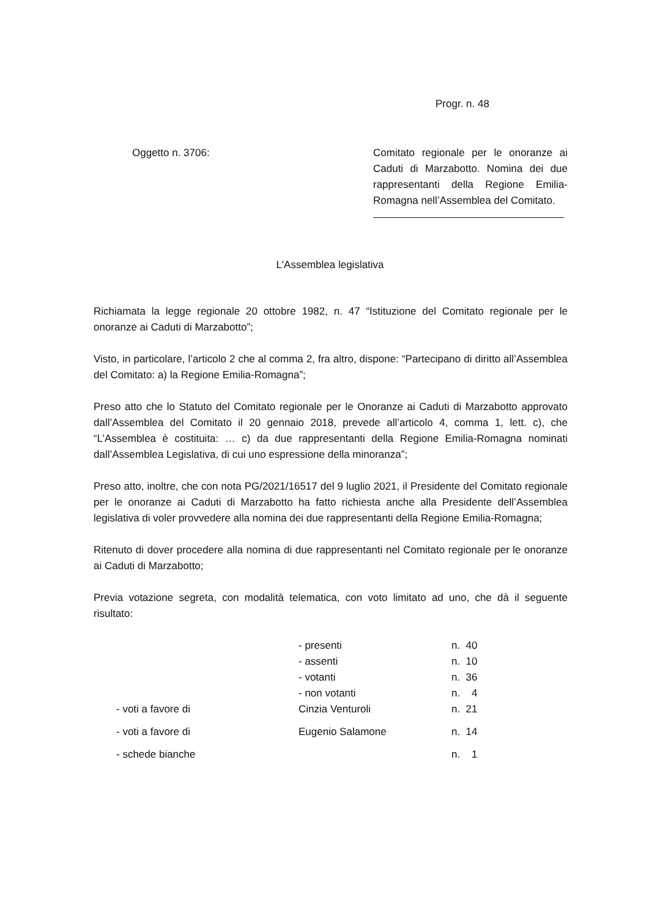Progr. n. 48
Oggetto n. 3706:
Comitato regionale per le onoranze ai Caduti di Marzabotto. Nomina dei due rappresentanti della Regione Emilia-Romagna nell’Assemblea del Comitato.
L'Assemblea legislativa
Richiamata la legge regionale 20 ottobre 1982, n. 47 “Istituzione del Comitato regionale per le onoranze ai Caduti di Marzabotto”;
Visto, in particolare, l’articolo 2 che al comma 2, fra altro, dispone: “Partecipano di diritto all’Assemblea del Comitato: a) la Regione Emilia-Romagna”;
Preso atto che lo Statuto del Comitato regionale per le Onoranze ai Caduti di Marzabotto approvato dall’Assemblea del Comitato il 20 gennaio 2018, prevede all’articolo 4, comma 1, lett. c), che “L’Assemblea è costituita: … c) da due rappresentanti della Regione Emilia-Romagna nominati dall’Assemblea Legislativa, di cui uno espressione della minoranza”;
Preso atto, inoltre, che con nota PG/2021/16517 del 9 luglio 2021, il Presidente del Comitato regionale per le onoranze ai Caduti di Marzabotto ha fatto richiesta anche alla Presidente dell’Assemblea legislativa di voler provvedere alla nomina dei due rappresentanti della Regione Emilia-Romagna;
Ritenuto di dover procedere alla nomina di due rappresentanti nel Comitato regionale per le onoranze ai Caduti di Marzabotto;
Previa votazione segreta, con modalità telematica, con voto limitato ad uno, che dà il seguente risultato:
| | | - presenti | n. 40 |
| | | - assenti | n. 10 |
| | | - votanti | n. 36 |
| | | - non votanti | n. 4 |
| | - voti a favore di | Cinzia Venturoli | n. 21 |
| | - voti a favore di | Eugenio Salamone | n. 14 |
| | - schede bianche | | n. 1 |